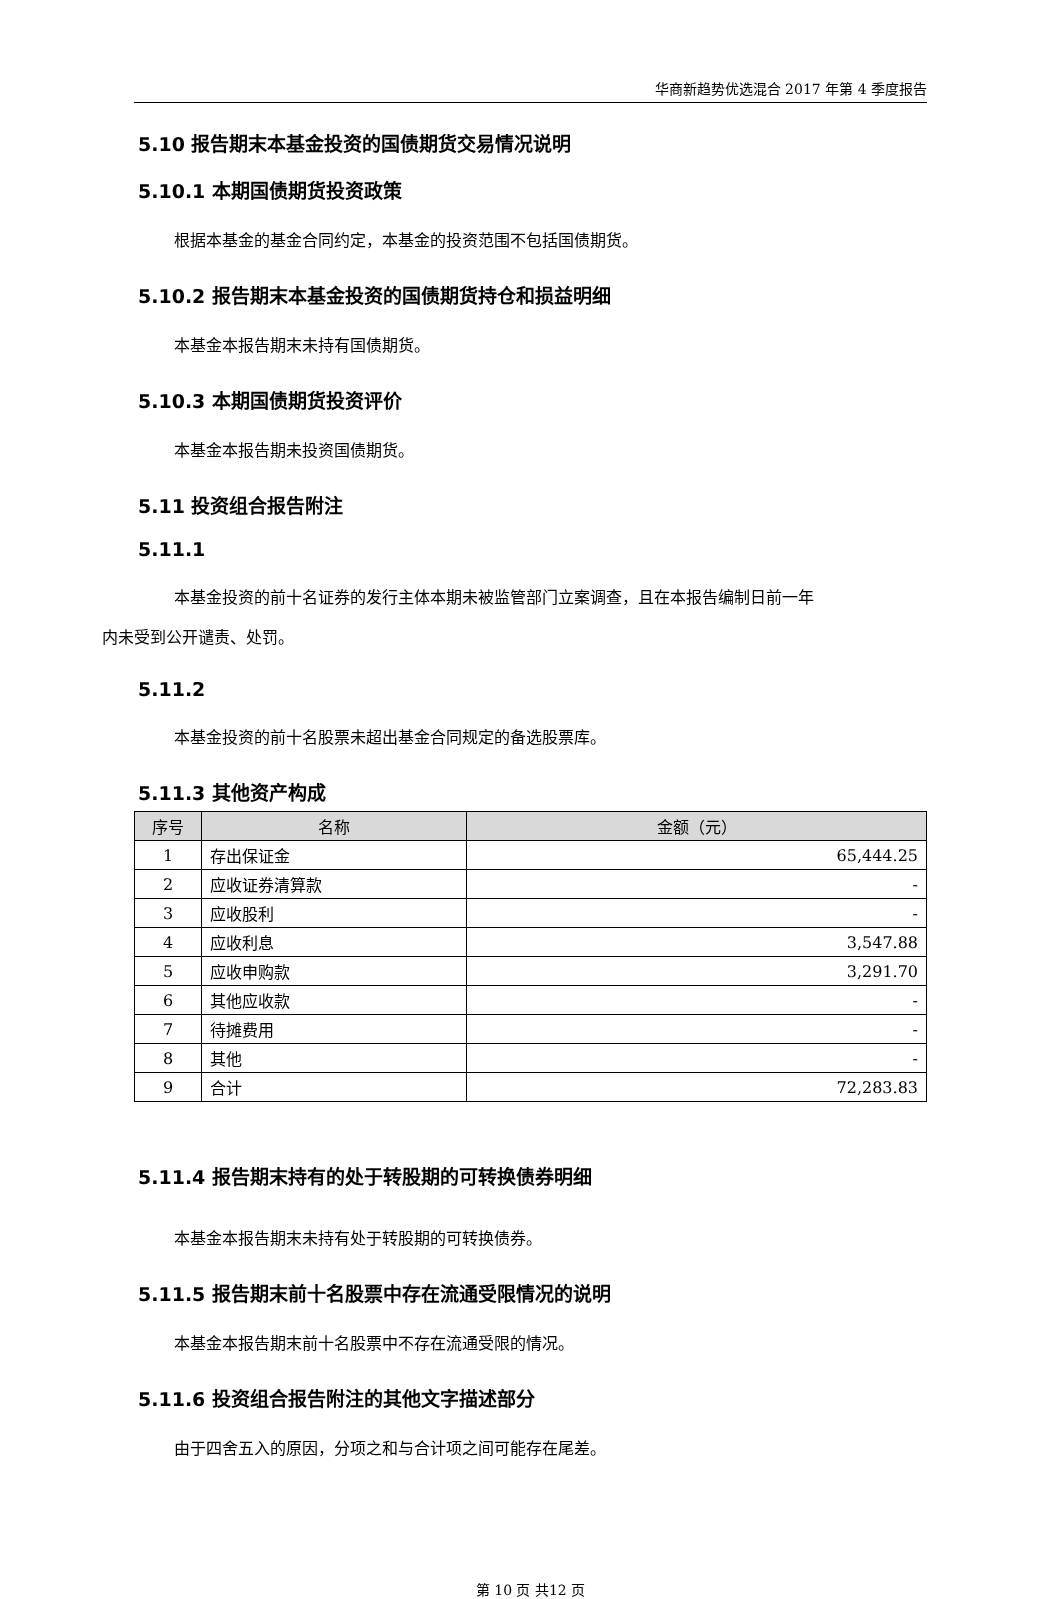华商新趋势优选混合 2017 年第 4 季度报告
5.10 报告期末本基金投资的国债期货交易情况说明
5.10.1 本期国债期货投资政策
根据本基金的基金合同约定，本基金的投资范围不包括国债期货。
5.10.2 报告期末本基金投资的国债期货持仓和损益明细
本基金本报告期末未持有国债期货。
5.10.3 本期国债期货投资评价
本基金本报告期未投资国债期货。
5.11 投资组合报告附注
5.11.1
本基金投资的前十名证券的发行主体本期未被监管部门立案调查，且在本报告编制日前一年
内未受到公开谴责、处罚。
5.11.2
本基金投资的前十名股票未超出基金合同规定的备选股票库。
5.11.3 其他资产构成
| 序号 | 名称 | 金额（元） |
| --- | --- | --- |
| 1 | 存出保证金 | 65,444.25 |
| 2 | 应收证券清算款 | - |
| 3 | 应收股利 | - |
| 4 | 应收利息 | 3,547.88 |
| 5 | 应收申购款 | 3,291.70 |
| 6 | 其他应收款 | - |
| 7 | 待摊费用 | - |
| 8 | 其他 | - |
| 9 | 合计 | 72,283.83 |
5.11.4 报告期末持有的处于转股期的可转换债券明细
本基金本报告期末未持有处于转股期的可转换债券。
5.11.5 报告期末前十名股票中存在流通受限情况的说明
本基金本报告期末前十名股票中不存在流通受限的情况。
5.11.6 投资组合报告附注的其他文字描述部分
由于四舍五入的原因，分项之和与合计项之间可能存在尾差。
第 10 页 共12 页